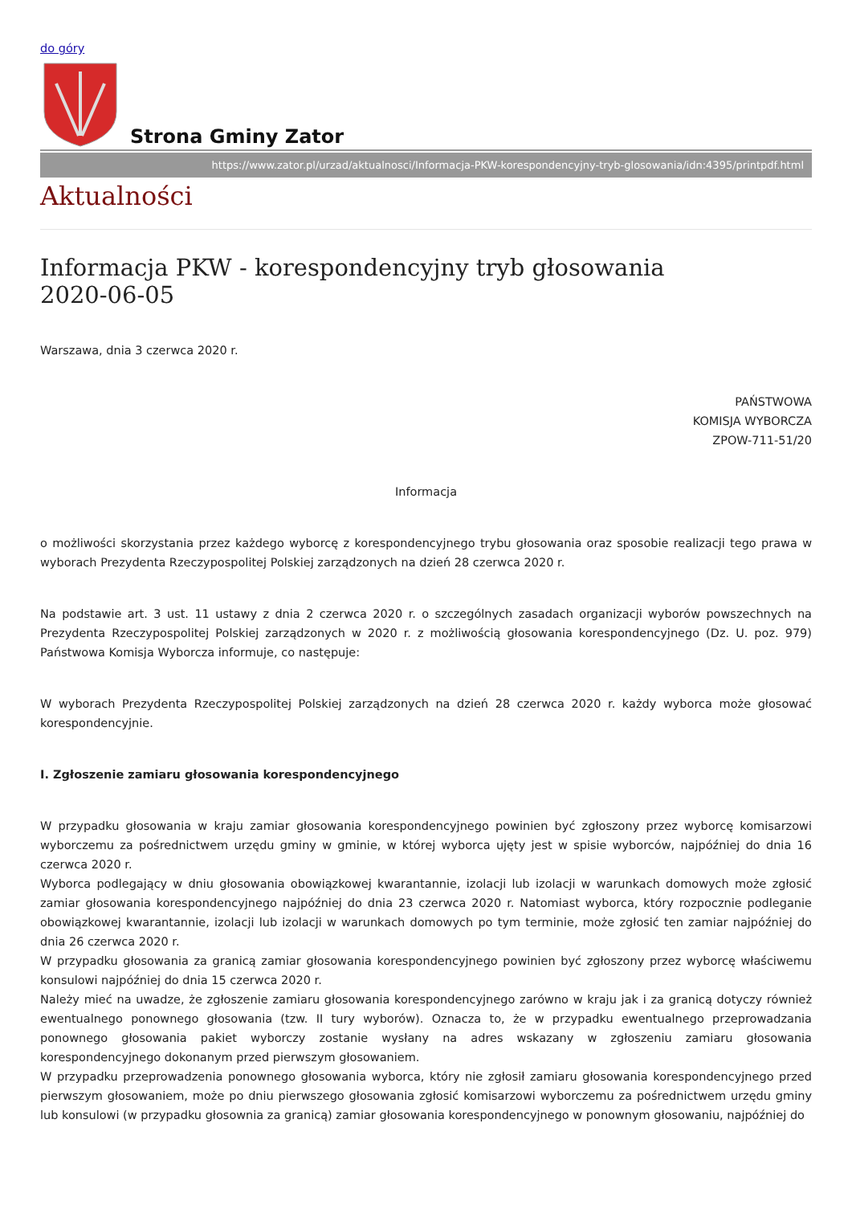do góry
Strona Gminy Zator
https://www.zator.pl/urzad/aktualnosci/Informacja-PKW-korespondencyjny-tryb-glosowania/idn:4395/printpdf.html
Aktualności
Informacja PKW - korespondencyjny tryb głosowania
2020-06-05
Warszawa, dnia 3 czerwca 2020 r.
PAŃSTWOWA
KOMISJA WYBORCZA
ZPOW-711-51/20
Informacja
o możliwości skorzystania przez każdego wyborcę z korespondencyjnego trybu głosowania oraz sposobie realizacji tego prawa w wyborach Prezydenta Rzeczypospolitej Polskiej zarządzonych na dzień 28 czerwca 2020 r.
Na podstawie art. 3 ust. 11 ustawy z dnia 2 czerwca 2020 r. o szczególnych zasadach organizacji wyborów powszechnych na Prezydenta Rzeczypospolitej Polskiej zarządzonych w 2020 r. z możliwością głosowania korespondencyjnego (Dz. U. poz. 979) Państwowa Komisja Wyborcza informuje, co następuje:
W wyborach Prezydenta Rzeczypospolitej Polskiej zarządzonych na dzień 28 czerwca 2020 r. każdy wyborca może głosować korespondencyjnie.
I. Zgłoszenie zamiaru głosowania korespondencyjnego
W przypadku głosowania w kraju zamiar głosowania korespondencyjnego powinien być zgłoszony przez wyborcę komisarzowi wyborczemu za pośrednictwem urzędu gminy w gminie, w której wyborca ujęty jest w spisie wyborców, najpóźniej do dnia 16 czerwca 2020 r.
Wyborca podlegający w dniu głosowania obowiązkowej kwarantannie, izolacji lub izolacji w warunkach domowych może zgłosić zamiar głosowania korespondencyjnego najpóźniej do dnia 23 czerwca 2020 r. Natomiast wyborca, który rozpocznie podleganie obowiązkowej kwarantannie, izolacji lub izolacji w warunkach domowych po tym terminie, może zgłosić ten zamiar najpóźniej do dnia 26 czerwca 2020 r.
W przypadku głosowania za granicą zamiar głosowania korespondencyjnego powinien być zgłoszony przez wyborcę właściwemu konsulowi najpóźniej do dnia 15 czerwca 2020 r.
Należy mieć na uwadze, że zgłoszenie zamiaru głosowania korespondencyjnego zarówno w kraju jak i za granicą dotyczy również ewentualnego ponownego głosowania (tzw. II tury wyborów). Oznacza to, że w przypadku ewentualnego przeprowadzania ponownego głosowania pakiet wyborczy zostanie wysłany na adres wskazany w zgłoszeniu zamiaru głosowania korespondencyjnego dokonanym przed pierwszym głosowaniem.
W przypadku przeprowadzenia ponownego głosowania wyborca, który nie zgłosił zamiaru głosowania korespondencyjnego przed pierwszym głosowaniem, może po dniu pierwszego głosowania zgłosić komisarzowi wyborczemu za pośrednictwem urzędu gminy lub konsulowi (w przypadku głosownia za granicą) zamiar głosowania korespondencyjnego w ponownym głosowaniu, najpóźniej do